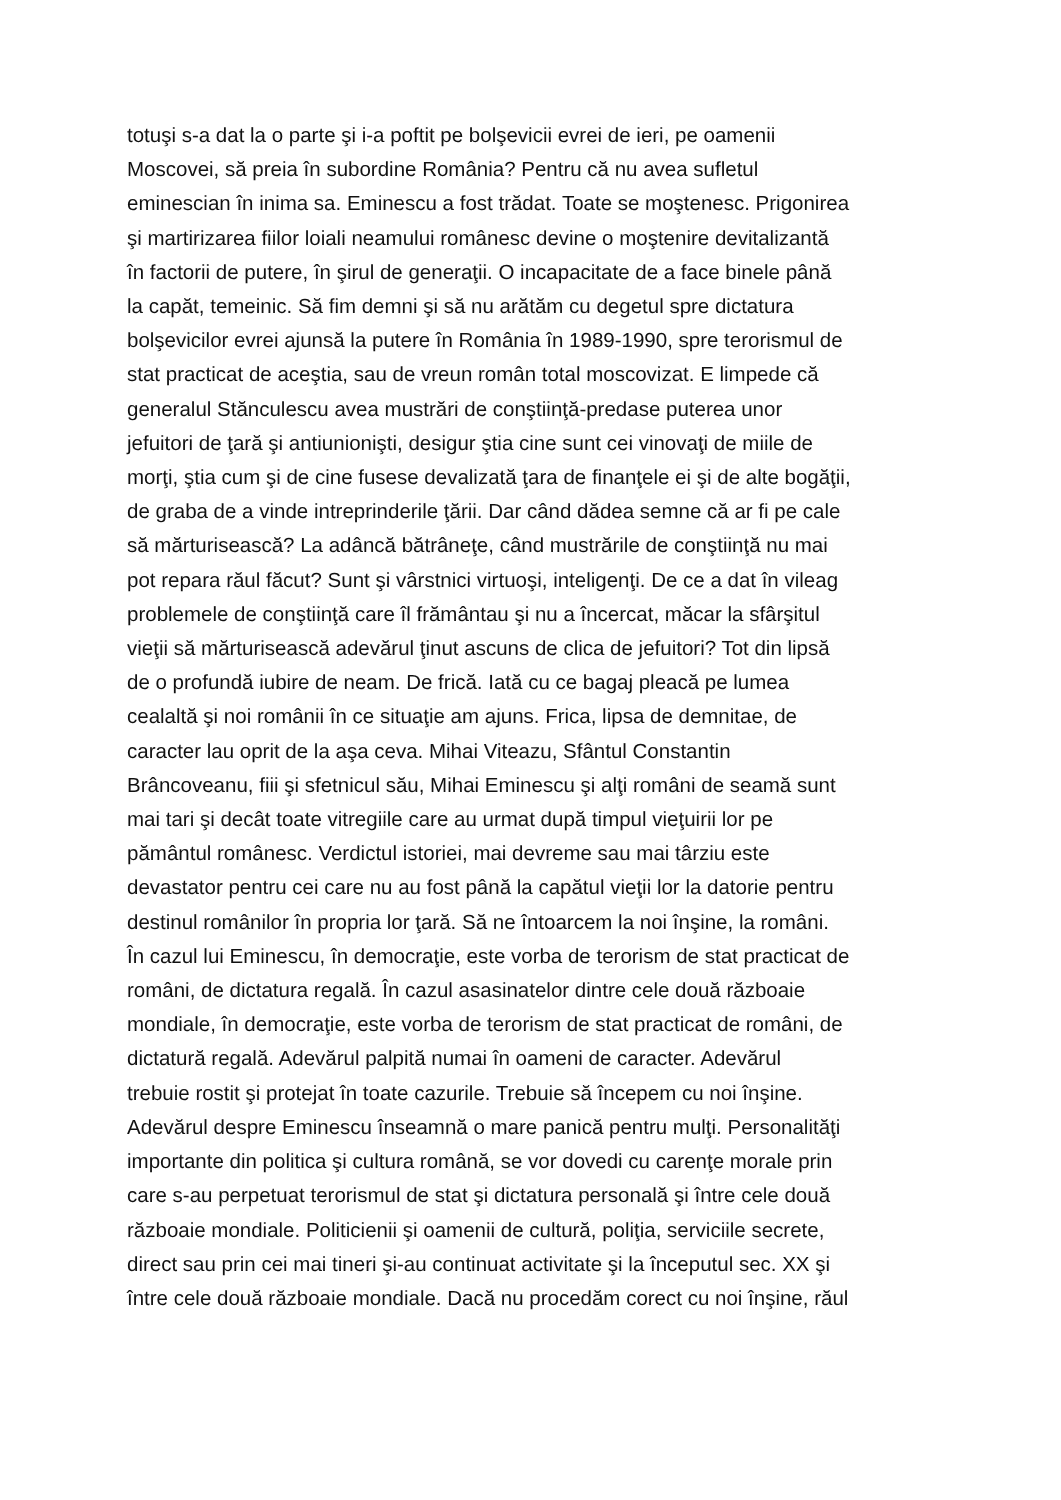totuşi s-a dat la o parte şi i-a poftit pe bolşevicii evrei de ieri, pe oamenii
Moscovei, să preia în subordine România? Pentru că nu avea sufletul
eminescian în inima sa. Eminescu a fost trădat. Toate se moştenesc. Prigonirea
şi martirizarea fiilor loiali neamului românesc devine o moştenire devitalizantă
în factorii de putere, în şirul de generaţii. O incapacitate de a face binele până
la capăt, temeinic. Să fim demni şi să nu arătăm cu degetul spre dictatura
bolşevicilor evrei ajunsă la putere în România în 1989-1990, spre terorismul de
stat practicat de aceştia, sau de vreun român total moscovizat. E limpede că
generalul Stănculescu avea mustrări de conştiinţă-predase puterea unor
jefuitori de ţară şi antiunionişti, desigur ştia cine sunt cei vinovaţi de miile de
morţi, ştia cum şi de cine fusese devalizată ţara de finanţele ei şi de alte bogăţii,
de graba de a vinde intreprinderile ţării. Dar când dădea semne că ar fi pe cale
să mărturisească? La adâncă bătrâneţe, când mustrările de conştiinţă nu mai
pot repara răul făcut? Sunt şi vârstnici virtuoşi, inteligenţi. De ce a dat în vileag
problemele de conştiinţă care îl frământau şi nu a încercat, măcar la sfârşitul
vieţii să mărturisească adevărul ţinut ascuns de clica de jefuitori? Tot din lipsă
de o profundă iubire de neam. De frică. Iată cu ce bagaj pleacă pe lumea
cealaltă şi noi românii în ce situaţie am ajuns. Frica, lipsa de demnitae, de
caracter lau oprit de la aşa ceva. Mihai Viteazu, Sfântul Constantin
Brâncoveanu, fiii şi sfetnicul său, Mihai Eminescu şi alţi români de seamă sunt
mai tari şi decât toate vitregiile care au urmat după timpul vieţuirii lor pe
pământul românesc. Verdictul istoriei, mai devreme sau mai târziu este
devastator pentru cei care nu au fost până la capătul vieţii lor la datorie pentru
destinul românilor în propria lor ţară. Să ne întoarcem la noi înşine, la români.
În cazul lui Eminescu, în democraţie, este vorba de terorism de stat practicat de
români, de dictatura regală. În cazul asasinatelor dintre cele două războaie
mondiale, în democraţie, este vorba de terorism de stat practicat de români, de
dictatură regală. Adevărul palpită numai în oameni de caracter. Adevărul
trebuie rostit şi protejat în toate cazurile. Trebuie să începem cu noi înşine.
Adevărul despre Eminescu înseamnă o mare panică pentru mulţi. Personalităţi
importante din politica şi cultura română, se vor dovedi cu carenţe morale prin
care s-au perpetuat terorismul de stat şi dictatura personală şi între cele două
războaie mondiale. Politicienii şi oamenii de cultură, poliţia, serviciile secrete,
direct sau prin cei mai tineri şi-au continuat activitate şi la începutul sec. XX şi
între cele două războaie mondiale. Dacă nu procedăm corect cu noi înşine, răul